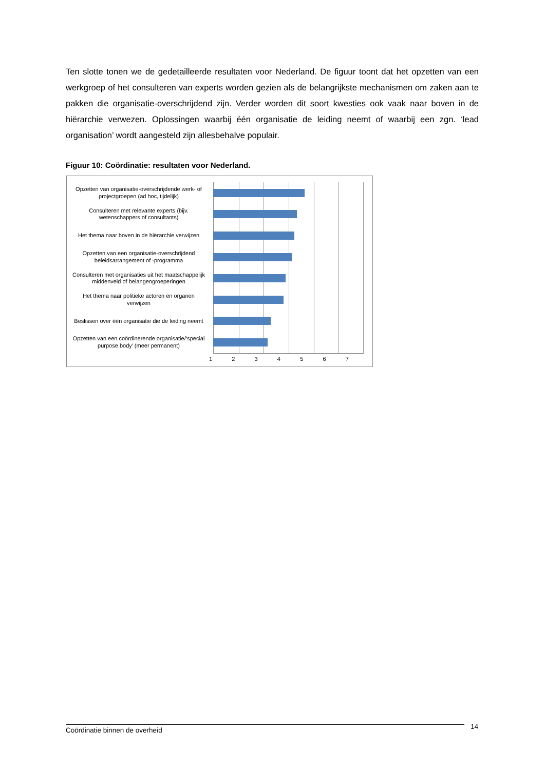Ten slotte tonen we de gedetailleerde resultaten voor Nederland. De figuur toont dat het opzetten van een werkgroep of het consulteren van experts worden gezien als de belangrijkste mechanismen om zaken aan te pakken die organisatie-overschrijdend zijn. Verder worden dit soort kwesties ook vaak naar boven in de hiërarchie verwezen. Oplossingen waarbij één organisatie de leiding neemt of waarbij een zgn. ‘lead organisation’ wordt aangesteld zijn allesbehalve populair.
Figuur 10: Coördinatie: resultaten voor Nederland.
Opzetten van organisatie-overschrijdende werk- of projectgroepen (ad hoc, tijdelijk)
Consulteren met relevante experts (bijv. wetenschappers of consultants)
Het thema naar boven in de hiërarchie verwijzen
Opzetten van een organisatie-overschrijdend beleidsarrangement of -programma
Consulteren met organisaties uit het maatschappelijk middenveld of belangengroeperingen
Het thema naar politieke actoren en organen verwijzen
Beslissen over één organisatie die de leiding neemt
Opzetten van een coördinerende organisatie/‘special purpose body’ (meer permanent)
1 2 3 4 5 6 7
Coördinatie binnen de overheid 14